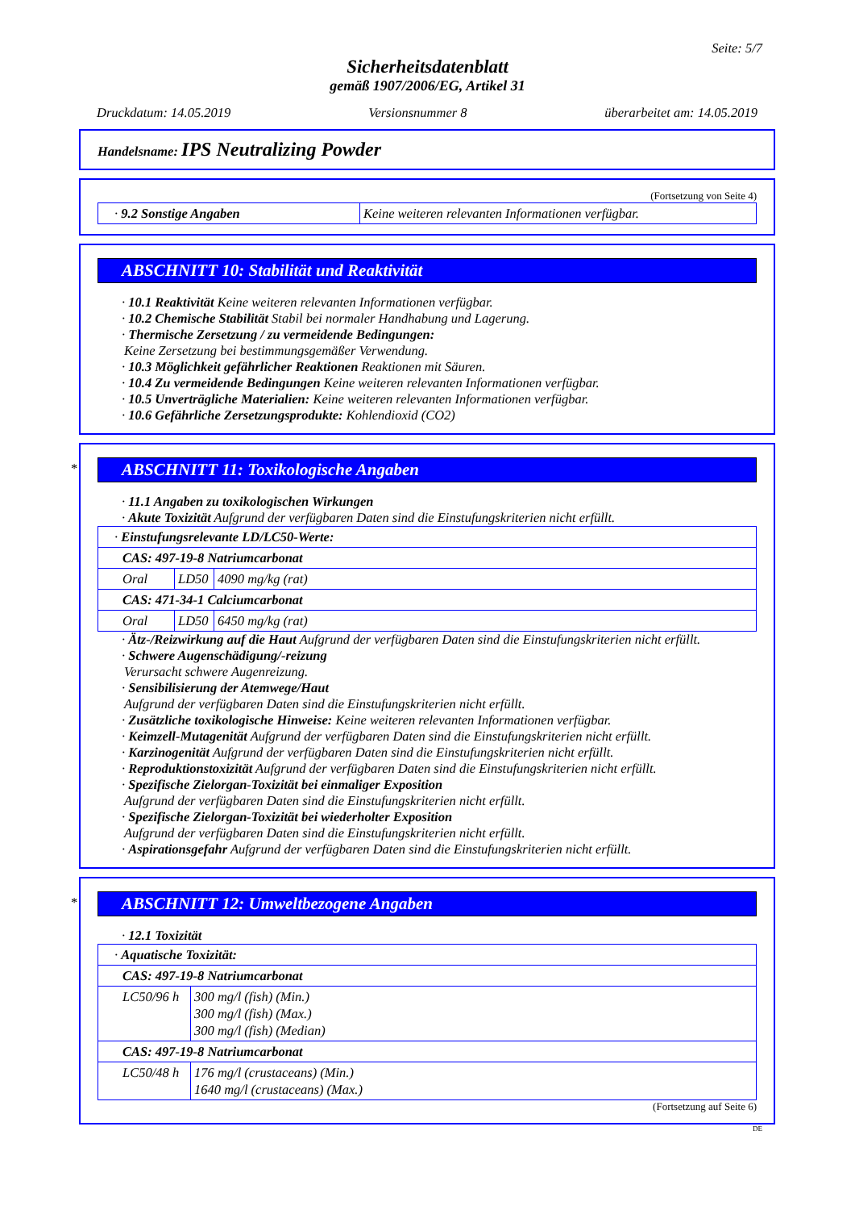Seite: 5/7
Sicherheitsdatenblatt
gemäß 1907/2006/EG, Artikel 31
Druckdatum: 14.05.2019 Versionsnummer 8 überarbeitet am: 14.05.2019
Handelsname: IPS Neutralizing Powder
(Fortsetzung von Seite 4)
| · 9.2 Sonstige Angaben | Keine weiteren relevanten Informationen verfügbar. |
ABSCHNITT 10: Stabilität und Reaktivität
· 10.1 Reaktivität Keine weiteren relevanten Informationen verfügbar.
· 10.2 Chemische Stabilität Stabil bei normaler Handhabung und Lagerung.
· Thermische Zersetzung / zu vermeidende Bedingungen:
Keine Zersetzung bei bestimmungsgemäßer Verwendung.
· 10.3 Möglichkeit gefährlicher Reaktionen Reaktionen mit Säuren.
· 10.4 Zu vermeidende Bedingungen Keine weiteren relevanten Informationen verfügbar.
· 10.5 Unverträgliche Materialien: Keine weiteren relevanten Informationen verfügbar.
· 10.6 Gefährliche Zersetzungsprodukte: Kohlendioxid (CO2)
*
ABSCHNITT 11: Toxikologische Angaben
· 11.1 Angaben zu toxikologischen Wirkungen
· Akute Toxizität Aufgrund der verfügbaren Daten sind die Einstufungskriterien nicht erfüllt.
| · Einstufungsrelevante LD/LC50-Werte: | | |
| CAS: 497-19-8 Natriumcarbonat | | |
| Oral | LD50 | 4090 mg/kg (rat) |
| CAS: 471-34-1 Calciumcarbonat | | |
| Oral | LD50 | 6450 mg/kg (rat) |
· Ätz-/Reizwirkung auf die Haut Aufgrund der verfügbaren Daten sind die Einstufungskriterien nicht erfüllt.
· Schwere Augenschädigung/-reizung
Verursacht schwere Augenreizung.
· Sensibilisierung der Atemwege/Haut
Aufgrund der verfügbaren Daten sind die Einstufungskriterien nicht erfüllt.
· Zusätzliche toxikologische Hinweise: Keine weiteren relevanten Informationen verfügbar.
· Keimzell-Mutagenität Aufgrund der verfügbaren Daten sind die Einstufungskriterien nicht erfüllt.
· Karzinogenität Aufgrund der verfügbaren Daten sind die Einstufungskriterien nicht erfüllt.
· Reproduktionstoxizität Aufgrund der verfügbaren Daten sind die Einstufungskriterien nicht erfüllt.
· Spezifische Zielorgan-Toxizität bei einmaliger Exposition
Aufgrund der verfügbaren Daten sind die Einstufungskriterien nicht erfüllt.
· Spezifische Zielorgan-Toxizität bei wiederholter Exposition
Aufgrund der verfügbaren Daten sind die Einstufungskriterien nicht erfüllt.
· Aspirationsgefahr Aufgrund der verfügbaren Daten sind die Einstufungskriterien nicht erfüllt.
*
ABSCHNITT 12: Umweltbezogene Angaben
· 12.1 Toxizität
| · Aquatische Toxizität: | |
| CAS: 497-19-8 Natriumcarbonat | |
| LC50/96 h | 300 mg/l (fish) (Min.) 300 mg/l (fish) (Max.) 300 mg/l (fish) (Median) |
| CAS: 497-19-8 Natriumcarbonat | |
| LC50/48 h | 176 mg/l (crustaceans) (Min.) 1640 mg/l (crustaceans) (Max.) |
(Fortsetzung auf Seite 6)
DE